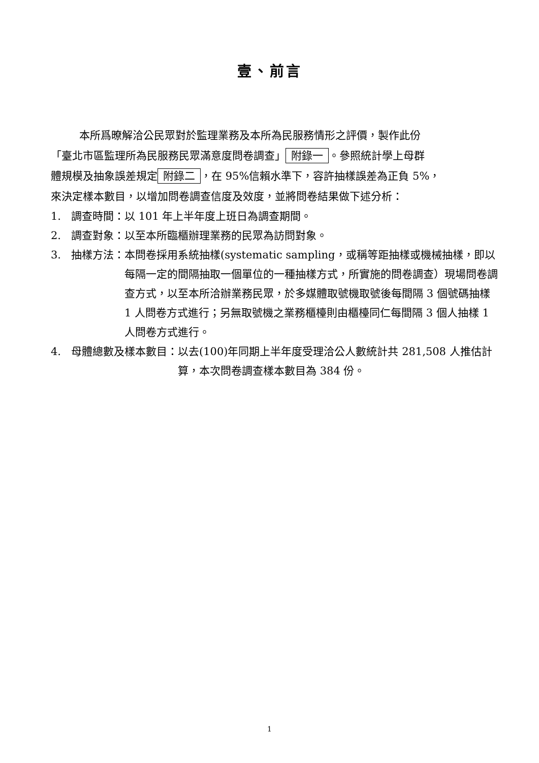壹、前言
本所爲暸解洽公民眾對於監理業務及本所為民服務情形之評價，製作此份
「臺北市區監理所為民服務民眾滿意度問卷調查」 附錄一 。參照統計學上母群
體規模及抽象誤差規定 附錄二 ，在 95%信賴水準下，容許抽樣誤差為正負 5%，
來決定樣本數目，以增加問卷調查信度及效度，並將問卷結果做下述分析：
1. 調查時間：以 101 年上半年度上班日為調查期間。
2. 調查對象：以至本所臨櫃辦理業務的民眾為訪問對象。
3. 抽樣方法： 本問卷採用系統抽樣(systematic sampling，或稱等距抽樣或機械抽樣，即以每隔一定的間隔抽取一個單位的一種抽樣方式，所實施的問卷調查）現場問卷調查方式，以至本所洽辦業務民眾，於多媒體取號機取號後每間隔 3 個號碼抽樣 1 人問卷方式進行；另無取號機之業務櫃檯則由櫃檯同仁每間隔 3 個人抽樣 1 人問卷方式進行。
4. 母體總數及樣本數目： 以去(100)年同期上半年度受理洽公人數統計共 281,508 人推估計算，本次問卷調查樣本數目為 384 份。
1